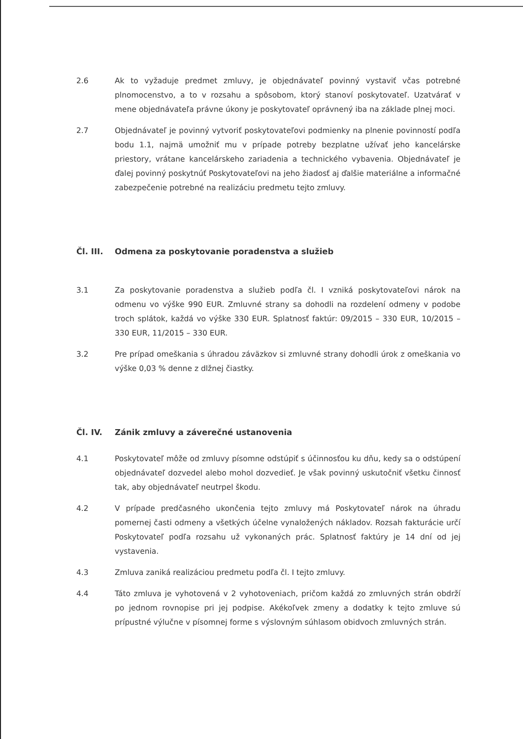2.6 Ak to vyžaduje predmet zmluvy, je objednávateľ povinný vystaviť včas potrebné plnomocenstvo, a to v rozsahu a spôsobom, ktorý stanoví poskytovateľ. Uzatvárať v mene objednávateľa právne úkony je poskytovateľ oprávnený iba na základe plnej moci.
2.7 Objednávateľ je povinný vytvoriť poskytovateľovi podmienky na plnenie povinností podľa bodu 1.1, najmä umožniť mu v prípade potreby bezplatne užívať jeho kancelárske priestory, vrátane kancelárskeho zariadenia a technického vybavenia. Objednávateľ je ďalej povinný poskytnúť Poskytovateľovi na jeho žiadosť aj ďalšie materiálne a informačné zabezpečenie potrebné na realizáciu predmetu tejto zmluvy.
Čl. III. Odmena za poskytovanie poradenstva a služieb
3.1 Za poskytovanie poradenstva a služieb podľa čl. I vzniká poskytovateľovi nárok na odmenu vo výške 990 EUR. Zmluvné strany sa dohodli na rozdelení odmeny v podobe troch splátok, každá vo výške 330 EUR. Splatnosť faktúr: 09/2015 – 330 EUR, 10/2015 – 330 EUR, 11/2015 – 330 EUR.
3.2 Pre prípad omeškania s úhradou záväzkov si zmluvné strany dohodli úrok z omeškania vo výške 0,03 % denne z dlžnej čiastky.
Čl. IV. Zánik zmluvy a záverečné ustanovenia
4.1 Poskytovateľ môže od zmluvy písomne odstúpiť s účinnosťou ku dňu, kedy sa o odstúpení objednávateľ dozvedel alebo mohol dozvedieť. Je však povinný uskutočniť všetku činnosť tak, aby objednávateľ neutrpel škodu.
4.2 V prípade predčasného ukončenia tejto zmluvy má Poskytovateľ nárok na úhradu pomernej časti odmeny a všetkých účelne vynaložených nákladov. Rozsah fakturácie určí Poskytovateľ podľa rozsahu už vykonaných prác. Splatnosť faktúry je 14 dní od jej vystavenia.
4.3 Zmluva zaniká realizáciou predmetu podľa čl. I tejto zmluvy.
4.4 Táto zmluva je vyhotovená v 2 vyhotoveniach, pričom každá zo zmluvných strán obdrží po jednom rovnopise pri jej podpise. Akékoľvek zmeny a dodatky k tejto zmluve sú prípustné výlučne v písomnej forme s výslovným súhlasom obidvoch zmluvných strán.